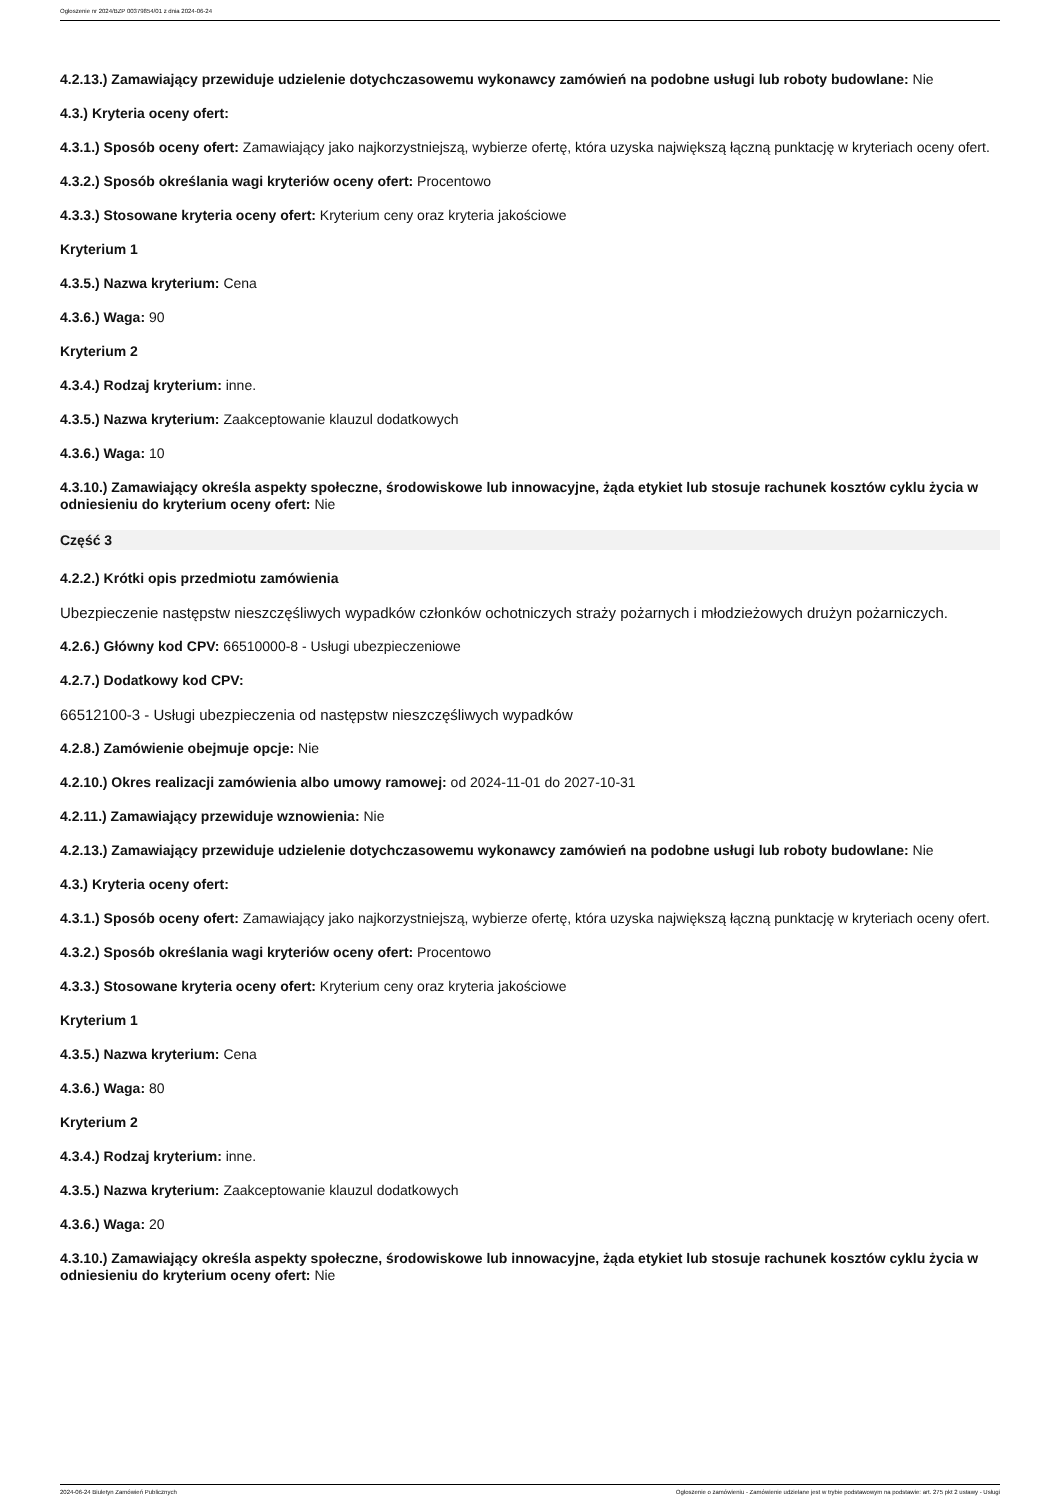Ogłoszenie nr 2024/BZP 00379854/01 z dnia 2024-06-24
4.2.13.) Zamawiający przewiduje udzielenie dotychczasowemu wykonawcy zamówień na podobne usługi lub roboty budowlane: Nie
4.3.) Kryteria oceny ofert:
4.3.1.) Sposób oceny ofert: Zamawiający jako najkorzystniejszą, wybierze ofertę, która uzyska największą łączną punktację w kryteriach oceny ofert.
4.3.2.) Sposób określania wagi kryteriów oceny ofert: Procentowo
4.3.3.) Stosowane kryteria oceny ofert: Kryterium ceny oraz kryteria jakościowe
Kryterium 1
4.3.5.) Nazwa kryterium: Cena
4.3.6.) Waga: 90
Kryterium 2
4.3.4.) Rodzaj kryterium: inne.
4.3.5.) Nazwa kryterium: Zaakceptowanie klauzul dodatkowych
4.3.6.) Waga: 10
4.3.10.) Zamawiający określa aspekty społeczne, środowiskowe lub innowacyjne, żąda etykiet lub stosuje rachunek kosztów cyklu życia w odniesieniu do kryterium oceny ofert: Nie
Część 3
4.2.2.) Krótki opis przedmiotu zamówienia
Ubezpieczenie następstw nieszczęśliwych wypadków członków ochotniczych straży pożarnych i młodzieżowych drużyn pożarniczych.
4.2.6.) Główny kod CPV: 66510000-8 - Usługi ubezpieczeniowe
4.2.7.) Dodatkowy kod CPV:
66512100-3 - Usługi ubezpieczenia od następstw nieszczęśliwych wypadków
4.2.8.) Zamówienie obejmuje opcje: Nie
4.2.10.) Okres realizacji zamówienia albo umowy ramowej: od 2024-11-01 do 2027-10-31
4.2.11.) Zamawiający przewiduje wznowienia: Nie
4.2.13.) Zamawiający przewiduje udzielenie dotychczasowemu wykonawcy zamówień na podobne usługi lub roboty budowlane: Nie
4.3.) Kryteria oceny ofert:
4.3.1.) Sposób oceny ofert: Zamawiający jako najkorzystniejszą, wybierze ofertę, która uzyska największą łączną punktację w kryteriach oceny ofert.
4.3.2.) Sposób określania wagi kryteriów oceny ofert: Procentowo
4.3.3.) Stosowane kryteria oceny ofert: Kryterium ceny oraz kryteria jakościowe
Kryterium 1
4.3.5.) Nazwa kryterium: Cena
4.3.6.) Waga: 80
Kryterium 2
4.3.4.) Rodzaj kryterium: inne.
4.3.5.) Nazwa kryterium: Zaakceptowanie klauzul dodatkowych
4.3.6.) Waga: 20
4.3.10.) Zamawiający określa aspekty społeczne, środowiskowe lub innowacyjne, żąda etykiet lub stosuje rachunek kosztów cyklu życia w odniesieniu do kryterium oceny ofert: Nie
2024-06-24 Biuletyn Zamówień Publicznych Ogłoszenie o zamówieniu - Zamówienie udzielane jest w trybie podstawowym na podstawie: art. 275 pkt 2 ustawy - Usługi